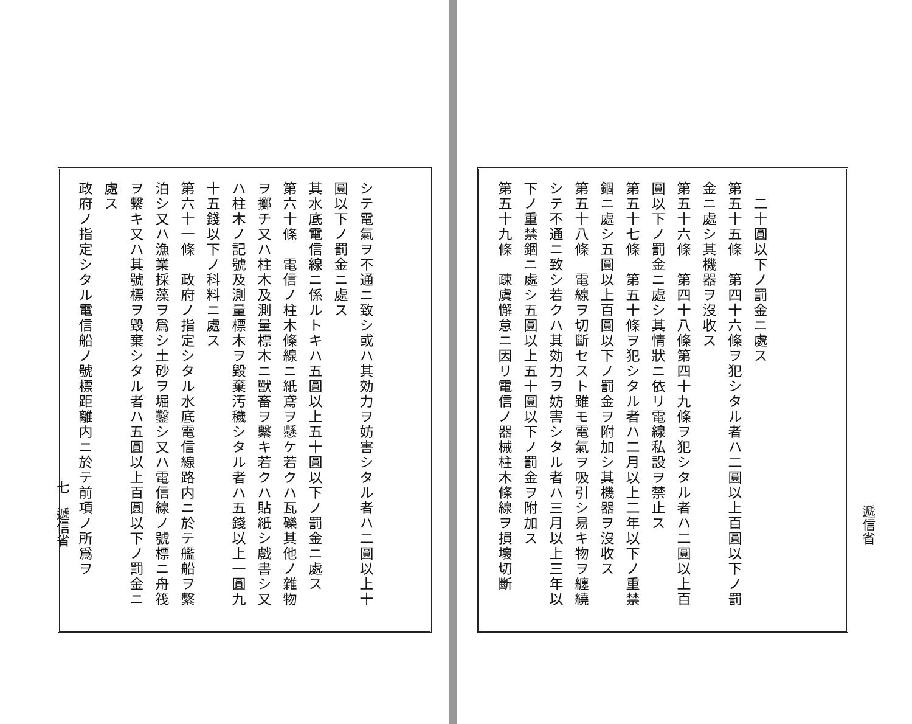二十圓以下ノ罰金ニ處ス
第五十五條　第四十六條ヲ犯シタル者ハ二圓以上百圓以下ノ罰金ニ處シ其機器ヲ沒收ス
第五十六條　第四十八條第四十九條ヲ犯シタル者ハ二圓以上百圓以下ノ罰金ニ處シ其情狀ニ依リ電線私設ヲ禁止ス
第五十七條　第五十條ヲ犯シタル者ハ二月以上二年以下ノ重禁錮ニ處シ五圓以上百圓以下ノ罰金ヲ附加シ其機器ヲ沒收ス
第五十八條　電線ヲ切斷セスト雖モ電氣ヲ吸引シ易キ物ヲ纏繞シテ不通ニ致シ若クハ其効力ヲ妨害シタル者ハ三月以上三年以下ノ重禁錮ニ處シ五圓以上五十圓以下ノ罰金ヲ附加ス
第五十九條　疎虞懈怠ニ因リ電信ノ器械柱木條線ヲ損壞切斷
遞信省
シテ電氣ヲ不通ニ致シ或ハ其効力ヲ妨害シタル者ハ二圓以上十圓以下ノ罰金ニ處ス
其水底電信線ニ係ルトキハ五圓以上五十圓以下ノ罰金ニ處ス
第六十條　電信ノ柱木條線ニ紙鳶ヲ懸ケ若クハ瓦礫其他ノ雜物ヲ擲チ又ハ柱木及測量標木ニ獸畜ヲ繫キ若クハ貼紙シ戲書シ又ハ柱木ノ記號及測量標木ヲ毀棄汚穢シタル者ハ五錢以上一圓九十五錢以下ノ科料ニ處ス
第六十一條　政府ノ指定シタル水底電信線路内ニ於テ艦船ヲ繫泊シ又ハ漁業採藻ヲ爲シ土砂ヲ堀鑿シ又ハ電信線ノ號標ニ舟筏ヲ繫キ又ハ其號標ヲ毀棄シタル者ハ五圓以上百圓以下ノ罰金ニ處ス
政府ノ指定シタル電信船ノ號標距離内ニ於テ前項ノ所爲ヲ
七　遞信省